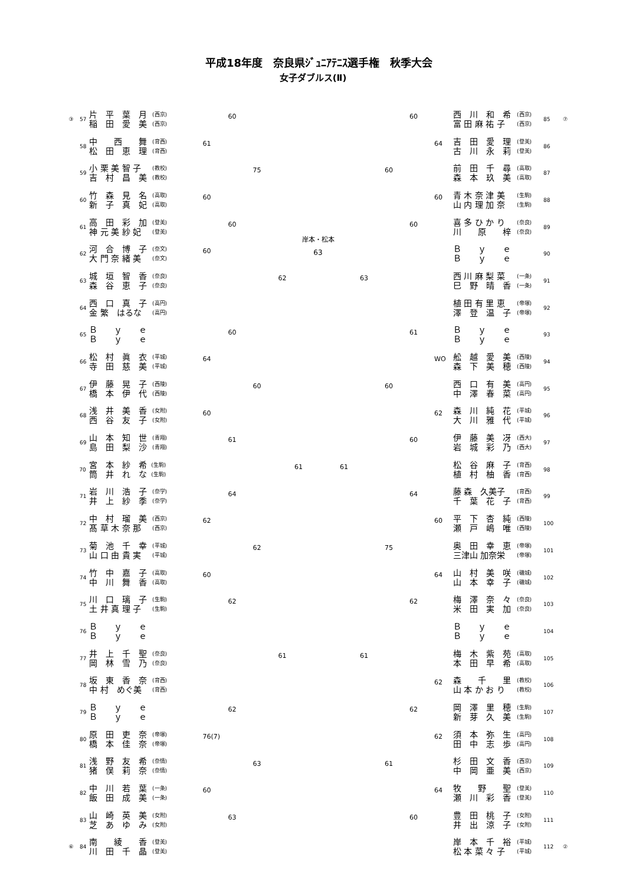平成18年度　奈良県ｼﾞｭﾆｱﾃﾆｽ選手権　秋季大会
女子ダブルス(Ⅱ)
③ 57
片　平　葉　月
稲　田　愛　美
(西京)
(西京)
60
58
中　　西　　舞
松　田　恵　理
(育西)
(育西)
61
59
小 栗 美 智 子
吉　村　昌　美
(教校)
(教校)
75
60
竹　森　見　名
新　子　真　妃
(高取)
(高取)
60
61
高　田　彩　加
神 元 美 紗 妃
(登美)
(登美)
60
62
河　合　博　子
大 門 奈 緒 美
(奈文)
(奈文)
60
63
城　垣　智　香
森　谷　恵　子
(奈良)
(奈良)
62
64
西　口　真　子
金 繁　はるな
(高円)
(高円)
65
Ｂ　　ｙ　　ｅ
Ｂ　　ｙ　　ｅ
60
66
松　村　眞　衣
寺　田　慈　美
(平城)
(平城)
64
67
伊　藤　晃　子
橋　本　伊　代
(西陵)
(西陵)
60
68
浅　井　美　香
西　谷　友　子
(女附)
(女附)
60
69
山　本　知　世
島　田　梨　沙
(青翔)
(青翔)
61
70
宮　本　紗　希
筒　井　れ　な
(生駒)
(生駒)
61
71
岩　川　浩　子
井　上　紗　季
(奈学)
(奈学)
64
72
中　村　瑠　美
髙 草 木 奈 那
(西京)
(西京)
62
73
菊　池　千　幸
山 口 由 貴 実
(平城)
(平城)
62
74
竹　中　嘉　子
中　川　舞　香
(高取)
(高取)
60
75
川　口　璃　子
土 井 真 理 子
(生駒)
(生駒)
62
76
Ｂ　　ｙ　　ｅ
Ｂ　　ｙ　　ｅ
77
井　上　千　聖
岡　林　雪　乃
(奈良)
(奈良)
61
78
坂　東　香　奈
中 村　めぐ美
(育西)
(育西)
79
Ｂ　　ｙ　　ｅ
Ｂ　　ｙ　　ｅ
62
80
原　田　吏　奈
橋　本　佳　奈
(帝塚)
(帝塚)
76(7)
81
浅　野　友　希
猪　俣　莉　奈
(奈情)
(奈情)
63
82
中　川　若　葉
飯　田　成　美
(一条)
(一条)
60
83
山　崎　英　美
芝　あ　ゆ　み
(女附)
(女附)
63
⑥ 84
南　　綾　　香
川　田　千　晶
(登美)
(登美)
岸本・松本
63
60
西　川　和　希
富 田 麻 祐 子
(西京)
(西京)
85 ⑦
64
吉　田　愛　理
古　川　永　莉
(登美)
(登美)
86
60
前　田　千　尋
森　本　玖　美
(高取)
(高取)
87
60
青 木 奈 津 美
山 内 理 加 奈
(生駒)
(生駒)
88
60
喜 多 ひ か り
川　　原　　梓
(奈良)
(奈良)
89
Ｂ　　ｙ　　ｅ
Ｂ　　ｙ　　ｅ
90
63
西 川 麻 梨 菜
巳　野　晴　香
(一条)
(一条)
91
植 田 有 里 恵
澤　登　温　子
(帝塚)
(帝塚)
92
61
Ｂ　　ｙ　　ｅ
Ｂ　　ｙ　　ｅ
93
WO
舩　越　愛　美
森　下　美　穂
(西陵)
(西陵)
94
60
西　口　有　美
中　澤　春　菜
(高円)
(高円)
95
62
森　川　純　花
大　川　雅　代
(平城)
(平城)
96
60
伊　藤　美　冴
岩　城　彩　乃
(西大)
(西大)
97
61
松　谷　麻　子
植　村　柚　香
(育西)
(育西)
98
64
藤 森　久美子
千　葉　花　子
(育西)
(育西)
99
60
平　下　杏　純
瀬　戸　嶋　唯
(西陵)
(西陵)
100
75
奥　田　幸　恵
三津山 加奈栄
(帝塚)
(帝塚)
101
64
山　村　美　咲
山　本　幸　子
(磯城)
(磯城)
102
62
梅　澤　奈　々
米　田　実　加
(奈良)
(奈良)
103
Ｂ　　ｙ　　ｅ
Ｂ　　ｙ　　ｅ
104
61
梅　木　紫　苑
本　田　早　希
(高取)
(高取)
105
62
森　　千　　里
山 本 か お り
(教校)
(教校)
106
62
岡　澤　里　穂
新　芽　久　美
(生駒)
(生駒)
107
62
須　本　弥　生
田　中　志　歩
(高円)
(高円)
108
61
杉　田　文　香
中　岡　亜　美
(西京)
(西京)
109
64
牧　　野　　聖
瀬　川　彩　香
(登美)
(登美)
110
60
豊　田　桃　子
井　出　涼　子
(女附)
(女附)
111
岸　本　千　裕
松 本 菜 々 子
(平城)
(平城)
112 ②